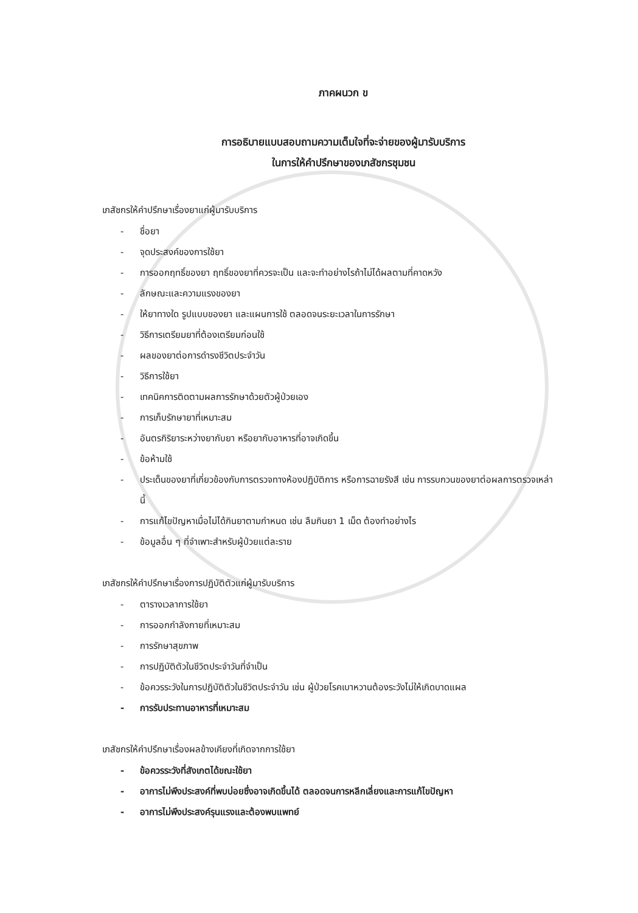ภาคผนวก ข
การอธิบายแบบสอบถามความเต็มใจที่จะจ่ายของผู้มารับบริการ
ในการให้คำปรึกษาของเภสัชกรชุมชน
เภสัชกรให้คำปรึกษาเรื่องยาแก่ผู้มารับบริการ
- ชื่อยา
- จุดประสงค์ของการใช้ยา
- การออกฤทธิ์ของยา ฤทธิ์ของยาที่ควรจะเป็น และจะทำอย่างไรถ้าไม่ได้ผลตามที่คาดหวัง
- ลักษณะและความแรงของยา
- ให้ยาทางใด รูปแบบของยา และแผนการใช้ ตลอดจนระยะเวลาในการรักษา
- วิธีการเตรียมยาที่ต้องเตรียมก่อนใช้
- ผลของยาต่อการดำรงชีวิตประจำวัน
- วิธีการใช้ยา
- เทคนิคการติดตามผลการรักษาด้วยตัวผู้ป่วยเอง
- การเก็บรักษายาที่เหมาะสม
- อันตรกิริยาระหว่างยากับยา หรือยากับอาหารที่อาจเกิดขึ้น
- ข้อห้ามใช้
- ประเด็นของยาที่เกี่ยวข้องกับการตรวจทางห้องปฏิบัติการ หรือการฉายรังสี เช่น การรบกวนของยาต่อผลการตรวจเหล่านี้
- การแก้ไขปัญหาเมื่อไม่ได้กินยาตามกำหนด เช่น ลืมกินยา 1 เม็ด ต้องทำอย่างไร
- ข้อมูลอื่น ๆ ที่จำเพาะสำหรับผู้ป่วยแต่ละราย
เภสัชกรให้คำปรึกษาเรื่องการปฏิบัติตัวแก่ผู้มารับบริการ
- ตารางเวลาการใช้ยา
- การออกกำลังกายที่เหมาะสม
- การรักษาสุขภาพ
- การปฏิบัติตัวในชีวิตประจำวันที่จำเป็น
- ข้อควรระวังในการปฏิบัติตัวในชีวิตประจำวัน เช่น ผู้ป่วยโรคเบาหวานต้องระวังไม่ให้เกิดบาดแผล
- การรับประทานอาหารที่เหมาะสม
เภสัชกรให้คำปรึกษาเรื่องผลข้างเคียงที่เกิดจากการใช้ยา
- ข้อควรระวังที่สังเกตได้ขณะใช้ยา
- อาการไม่พึงประสงค์ที่พบบ่อยซึ่งอาจเกิดขึ้นได้ ตลอดจนการหลีกเลี่ยงและการแก้ไขปัญหา
- อาการไม่พึงประสงค์รุนแรงและต้องพบแพทย์